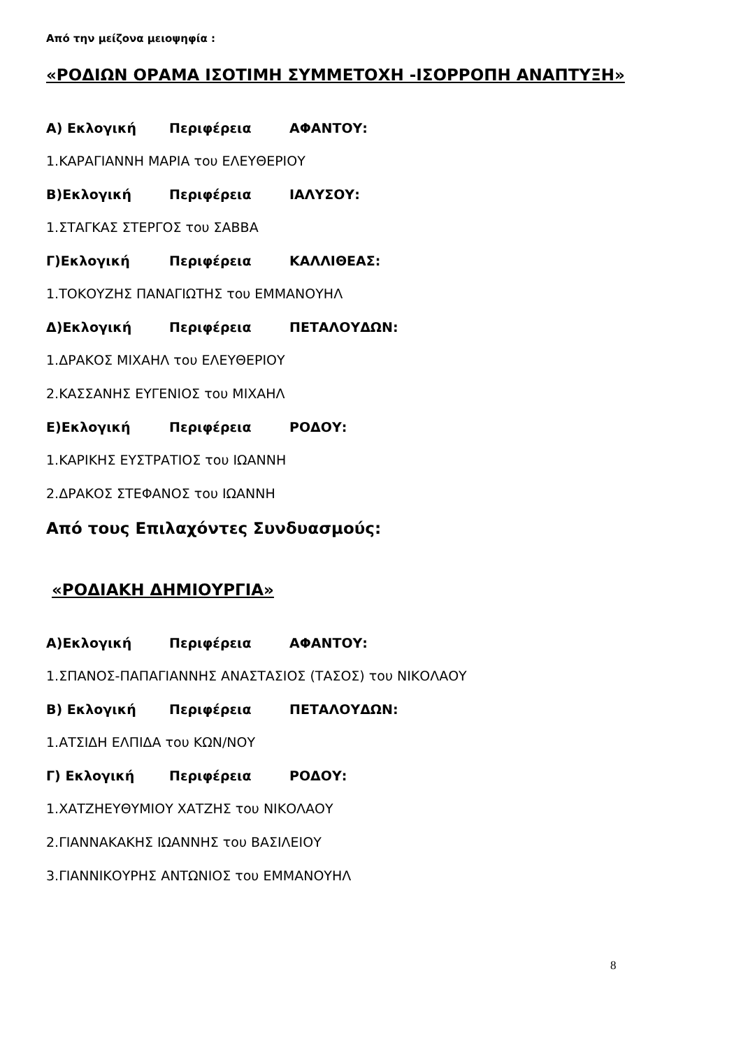Από την μείζονα μειοψηφία :
«ΡΟΔΙΩΝ ΟΡΑΜΑ ΙΣΟΤΙΜΗ ΣΥΜΜΕΤΟΧΗ -ΙΣΟΡΡΟΠΗ ΑΝΑΠΤΥΞΗ»
Α) Εκλογική Περιφέρεια ΑΦΑΝΤΟΥ:
1.ΚΑΡΑΓΙΑΝΝΗ ΜΑΡΙΑ του ΕΛΕΥΘΕΡΙΟΥ
Β)Εκλογική Περιφέρεια ΙΑΛΥΣΟΥ:
1.ΣΤΑΓΚΑΣ ΣΤΕΡΓΟΣ του ΣΑΒΒΑ
Γ)Εκλογική Περιφέρεια ΚΑΛΛΙΘΕΑΣ:
1.ΤΟΚΟΥΖΗΣ ΠΑΝΑΓΙΩΤΗΣ του ΕΜΜΑΝΟΥΗΛ
Δ)Εκλογική Περιφέρεια ΠΕΤΑΛΟΥΔΩΝ:
1.ΔΡΑΚΟΣ ΜΙΧΑΗΛ του ΕΛΕΥΘΕΡΙΟΥ
2.ΚΑΣΣΑΝΗΣ ΕΥΓΕΝΙΟΣ του ΜΙΧΑΗΛ
Ε)Εκλογική Περιφέρεια ΡΟΔΟΥ:
1.ΚΑΡΙΚΗΣ ΕΥΣΤΡΑΤΙΟΣ του ΙΩΑΝΝΗ
2.ΔΡΑΚΟΣ ΣΤΕΦΑΝΟΣ του ΙΩΑΝΝΗ
Από τους Επιλαχόντες Συνδυασμούς:
«ΡΟΔΙΑΚΗ ΔΗΜΙΟΥΡΓΙΑ»
Α)Εκλογική Περιφέρεια ΑΦΑΝΤΟΥ:
1.ΣΠΑΝΟΣ-ΠΑΠΑΓΙΑΝΝΗΣ ΑΝΑΣΤΑΣΙΟΣ (ΤΑΣΟΣ) του ΝΙΚΟΛΑΟΥ
Β) Εκλογική Περιφέρεια ΠΕΤΑΛΟΥΔΩΝ:
1.ΑΤΣΙΔΗ ΕΛΠΙΔΑ του ΚΩΝ/ΝΟΥ
Γ) Εκλογική Περιφέρεια ΡΟΔΟΥ:
1.ΧΑΤΖΗΕΥΘΥΜΙΟΥ ΧΑΤΖΗΣ του ΝΙΚΟΛΑΟΥ
2.ΓΙΑΝΝΑΚΑΚΗΣ ΙΩΑΝΝΗΣ του ΒΑΣΙΛΕΙΟΥ
3.ΓΙΑΝΝΙΚΟΥΡΗΣ ΑΝΤΩΝΙΟΣ του ΕΜΜΑΝΟΥΗΛ
8